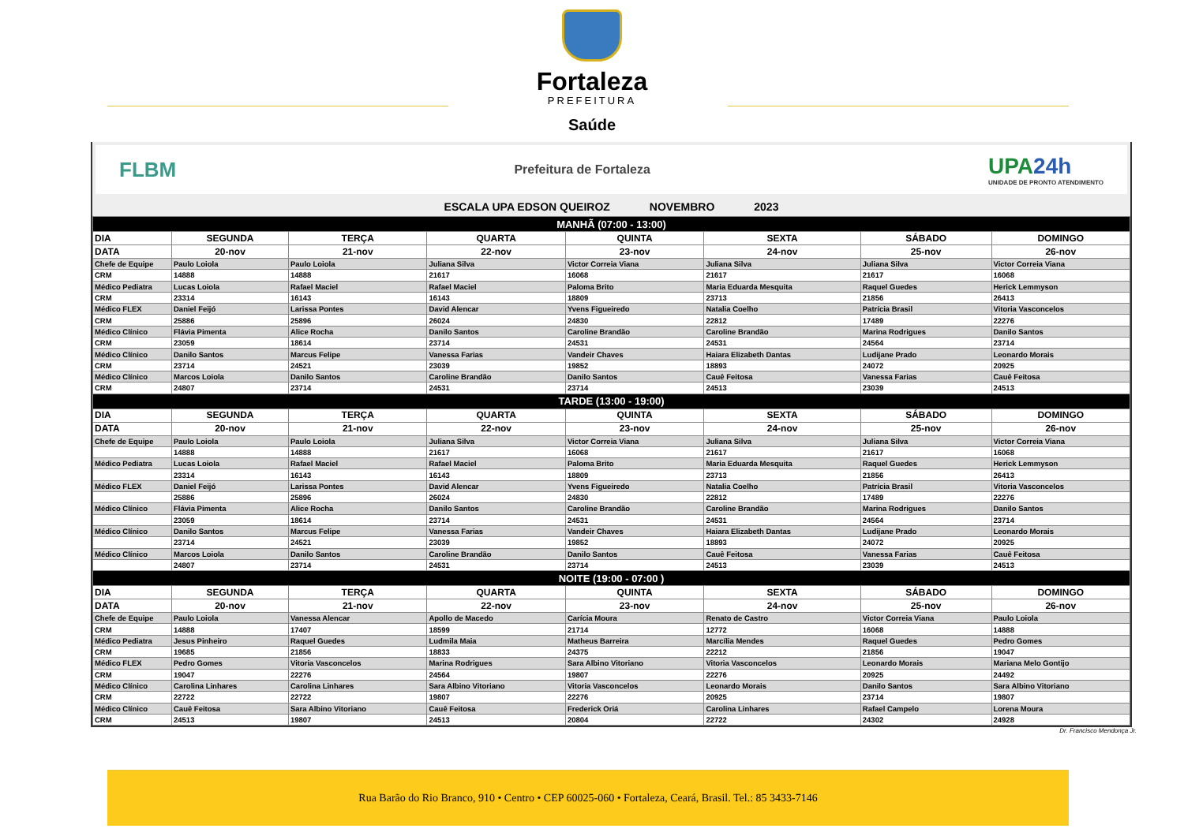Fortaleza
PREFEITURA
Saúde
FLBM
Prefeitura de Fortaleza
UPA24h
UNIDADE DE PRONTO ATENDIMENTO
ESCALA UPA EDSON QUEIROZ NOVEMBRO 2023
| MANHÃ (07:00 - 13:00) | | | | | | | |
| --- | --- | --- | --- | --- | --- | --- | --- |
| DIA | SEGUNDA | TERÇA | QUARTA | QUINTA | SEXTA | SÁBADO | DOMINGO |
| DATA | 20-nov | 21-nov | 22-nov | 23-nov | 24-nov | 25-nov | 26-nov |
| Chefe de Equipe | Paulo Loiola | Paulo Loiola | Juliana Silva | Victor Correia Viana | Juliana Silva | Juliana Silva | Victor Correia Viana |
| CRM | 14888 | 14888 | 21617 | 16068 | 21617 | 21617 | 16068 |
| Médico Pediatra | Lucas Loiola | Rafael Maciel | Rafael Maciel | Paloma Brito | Maria Eduarda Mesquita | Raquel Guedes | Herick Lemmyson |
| CRM | 23314 | 16143 | 16143 | 18809 | 23713 | 21856 | 26413 |
| Médico FLEX | Daniel Feijó | Larissa Pontes | David Alencar | Yvens Figueiredo | Natalia Coelho | Patrícia Brasil | Vitoria Vasconcelos |
| CRM | 25886 | 25896 | 26024 | 24830 | 22812 | 17489 | 22276 |
| Médico Clínico | Flávia Pimenta | Alice Rocha | Danilo Santos | Caroline Brandão | Caroline Brandão | Marina Rodrigues | Danilo Santos |
| CRM | 23059 | 18614 | 23714 | 24531 | 24531 | 24564 | 23714 |
| Médico Clínico | Danilo Santos | Marcus Felipe | Vanessa Farias | Vandeir Chaves | Haiara Elizabeth Dantas | Ludijane Prado | Leonardo Morais |
| CRM | 23714 | 24521 | 23039 | 19852 | 18893 | 24072 | 20925 |
| Médico Clínico | Marcos Loiola | Danilo Santos | Caroline Brandão | Danilo Santos | Cauê Feitosa | Vanessa Farias | Cauê Feitosa |
| CRM | 24807 | 23714 | 24531 | 23714 | 24513 | 23039 | 24513 |
| TARDE (13:00 - 19:00) | | | | | | | |
| DIA | SEGUNDA | TERÇA | QUARTA | QUINTA | SEXTA | SÁBADO | DOMINGO |
| DATA | 20-nov | 21-nov | 22-nov | 23-nov | 24-nov | 25-nov | 26-nov |
| Chefe de Equipe | Paulo Loiola | Paulo Loiola | Juliana Silva | Victor Correia Viana | Juliana Silva | Juliana Silva | Victor Correia Viana |
| | 14888 | 14888 | 21617 | 16068 | 21617 | 21617 | 16068 |
| Médico Pediatra | Lucas Loiola | Rafael Maciel | Rafael Maciel | Paloma Brito | Maria Eduarda Mesquita | Raquel Guedes | Herick Lemmyson |
| | 23314 | 16143 | 16143 | 18809 | 23713 | 21856 | 26413 |
| Médico FLEX | Daniel Feijó | Larissa Pontes | David Alencar | Yvens Figueiredo | Natalia Coelho | Patrícia Brasil | Vitoria Vasconcelos |
| | 25886 | 25896 | 26024 | 24830 | 22812 | 17489 | 22276 |
| Médico Clínico | Flávia Pimenta | Alice Rocha | Danilo Santos | Caroline Brandão | Caroline Brandão | Marina Rodrigues | Danilo Santos |
| | 23059 | 18614 | 23714 | 24531 | 24531 | 24564 | 23714 |
| Médico Clínico | Danilo Santos | Marcus Felipe | Vanessa Farias | Vandeir Chaves | Haiara Elizabeth Dantas | Ludijane Prado | Leonardo Morais |
| | 23714 | 24521 | 23039 | 19852 | 18893 | 24072 | 20925 |
| Médico Clínico | Marcos Loiola | Danilo Santos | Caroline Brandão | Danilo Santos | Cauê Feitosa | Vanessa Farias | Cauê Feitosa |
| | 24807 | 23714 | 24531 | 23714 | 24513 | 23039 | 24513 |
| NOITE (19:00 - 07:00 ) | | | | | | | |
| DIA | SEGUNDA | TERÇA | QUARTA | QUINTA | SEXTA | SÁBADO | DOMINGO |
| DATA | 20-nov | 21-nov | 22-nov | 23-nov | 24-nov | 25-nov | 26-nov |
| Chefe de Equipe | Paulo Loiola | Vanessa Alencar | Apollo de Macedo | Carícia Moura | Renato de Castro | Victor Correia Viana | Paulo Loiola |
| CRM | 14888 | 17407 | 18599 | 21714 | 12772 | 16068 | 14888 |
| Médico Pediatra | Jesus Pinheiro | Raquel Guedes | Ludmila Maia | Matheus Barreira | Marcília Mendes | Raquel Guedes | Pedro Gomes |
| CRM | 19685 | 21856 | 18833 | 24375 | 22212 | 21856 | 19047 |
| Médico FLEX | Pedro Gomes | Vitoria Vasconcelos | Marina Rodrigues | Sara Albino Vitoriano | Vitoria Vasconcelos | Leonardo Morais | Mariana Melo Gontijo |
| CRM | 19047 | 22276 | 24564 | 19807 | 22276 | 20925 | 24492 |
| Médico Clínico | Carolina Linhares | Carolina Linhares | Sara Albino Vitoriano | Vitoria Vasconcelos | Leonardo Morais | Danilo Santos | Sara Albino Vitoriano |
| CRM | 22722 | 22722 | 19807 | 22276 | 20925 | 23714 | 19807 |
| Médico Clínico | Cauê Feitosa | Sara Albino Vitoriano | Cauê Feitosa | Frederick Oriá | Carolina Linhares | Rafael Campelo | Lorena Moura |
| CRM | 24513 | 19807 | 24513 | 20804 | 22722 | 24302 | 24928 |
Dr. Francisco Mendonça Jr.
Rua Barão do Rio Branco, 910 • Centro • CEP 60025-060 • Fortaleza, Ceará, Brasil. Tel.: 85 3433-7146